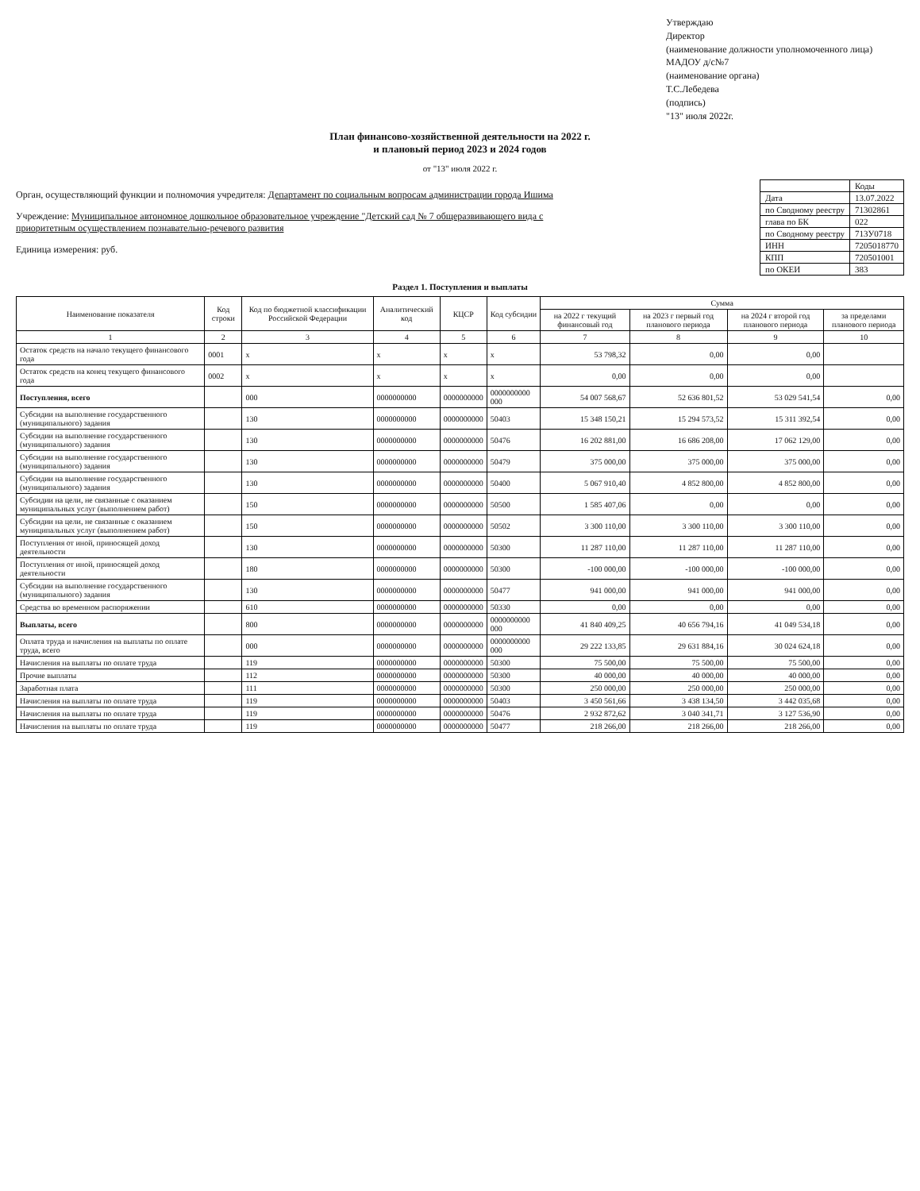Утверждаю
Директор
(наименование должности уполномоченного лица)
МАДОУ д/с№7
(наименование органа)
Т.С.Лебедева
(подпись)
"13" июля 2022г.
План финансово-хозяйственной деятельности на 2022 г.
и плановый период 2023 и 2024 годов
от "13" июля 2022 г.
Орган, осуществляющий функции и полномочия учредителя: Департамент по социальным вопросам администрации города Ишима
Учреждение: Муниципальное автономное дошкольное образовательное учреждение "Детский сад № 7 общеразвивающего вида с приоритетным осуществлением познавательно-речевого развития
Единица измерения: руб.
| | Коды |
| Дата | 13.07.2022 |
| по Сводному реестру | 71302861 |
| глава по БК | 022 |
| по Сводному реестру | 713У0718 |
| ИНН | 7205018770 |
| КПП | 720501001 |
| по ОКЕИ | 383 |
Раздел 1. Поступления и выплаты
| Наименование показателя | Код строки | Код по бюджетной классификации Российской Федерации | Аналитический код | КЦСР | Код субсидии | Сумма | | | |
| --- | --- | --- | --- | --- | --- | --- | --- | --- | --- |
| | | | | | | на 2022 г текущий финансовый год | на 2023 г первый год планового периода | на 2024 г второй год планового периода | за пределами планового периода |
| 1 | 2 | 3 | 4 | 5 | 6 | 7 | 8 | 9 | 10 |
| Остаток средств на начало текущего финансового года | 0001 | x | x | x | x | 53 798,32 | 0,00 | 0,00 | |
| Остаток средств на конец текущего финансового года | 0002 | x | x | x | x | 0,00 | 0,00 | 0,00 | |
| Поступления, всего | | 000 | 0000000000 | 0000000000 | 0000000000 000 | 54 007 568,67 | 52 636 801,52 | 53 029 541,54 | 0,00 |
| Субсидии на выполнение государственного (муниципального) задания | | 130 | 0000000000 | 0000000000 | 50403 | 15 348 150,21 | 15 294 573,52 | 15 311 392,54 | 0,00 |
| Субсидии на выполнение государственного (муниципального) задания | | 130 | 0000000000 | 0000000000 | 50476 | 16 202 881,00 | 16 686 208,00 | 17 062 129,00 | 0,00 |
| Субсидии на выполнение государственного (муниципального) задания | | 130 | 0000000000 | 0000000000 | 50479 | 375 000,00 | 375 000,00 | 375 000,00 | 0,00 |
| Субсидии на выполнение государственного (муниципального) задания | | 130 | 0000000000 | 0000000000 | 50400 | 5 067 910,40 | 4 852 800,00 | 4 852 800,00 | 0,00 |
| Субсидии на цели, не связанные с оказанием муниципальных услуг (выполнением работ) | | 150 | 0000000000 | 0000000000 | 50500 | 1 585 407,06 | 0,00 | 0,00 | 0,00 |
| Субсидии на цели, не связанные с оказанием муниципальных услуг (выполнением работ) | | 150 | 0000000000 | 0000000000 | 50502 | 3 300 110,00 | 3 300 110,00 | 3 300 110,00 | 0,00 |
| Поступления от иной, приносящей доход деятельности | | 130 | 0000000000 | 0000000000 | 50300 | 11 287 110,00 | 11 287 110,00 | 11 287 110,00 | 0,00 |
| Поступления от иной, приносящей доход деятельности | | 180 | 0000000000 | 0000000000 | 50300 | -100 000,00 | -100 000,00 | -100 000,00 | 0,00 |
| Субсидии на выполнение государственного (муниципального) задания | | 130 | 0000000000 | 0000000000 | 50477 | 941 000,00 | 941 000,00 | 941 000,00 | 0,00 |
| Средства во временном распоряжении | | 610 | 0000000000 | 0000000000 | 50330 | 0,00 | 0,00 | 0,00 | 0,00 |
| Выплаты, всего | | 800 | 0000000000 | 0000000000 | 0000000000 000 | 41 840 409,25 | 40 656 794,16 | 41 049 534,18 | 0,00 |
| Оплата труда и начисления на выплаты по оплате труда, всего | | 000 | 0000000000 | 0000000000 | 0000000000 000 | 29 222 133,85 | 29 631 884,16 | 30 024 624,18 | 0,00 |
| Начисления на выплаты по оплате труда | | 119 | 0000000000 | 0000000000 | 50300 | 75 500,00 | 75 500,00 | 75 500,00 | 0,00 |
| Прочие выплаты | | 112 | 0000000000 | 0000000000 | 50300 | 40 000,00 | 40 000,00 | 40 000,00 | 0,00 |
| Заработная плата | | 111 | 0000000000 | 0000000000 | 50300 | 250 000,00 | 250 000,00 | 250 000,00 | 0,00 |
| Начисления на выплаты по оплате труда | | 119 | 0000000000 | 0000000000 | 50403 | 3 450 561,66 | 3 438 134,50 | 3 442 035,68 | 0,00 |
| Начисления на выплаты по оплате труда | | 119 | 0000000000 | 0000000000 | 50476 | 2 932 872,62 | 3 040 341,71 | 3 127 536,90 | 0,00 |
| Начисления на выплаты по оплате труда | | 119 | 0000000000 | 0000000000 | 50477 | 218 266,00 | 218 266,00 | 218 266,00 | 0,00 |